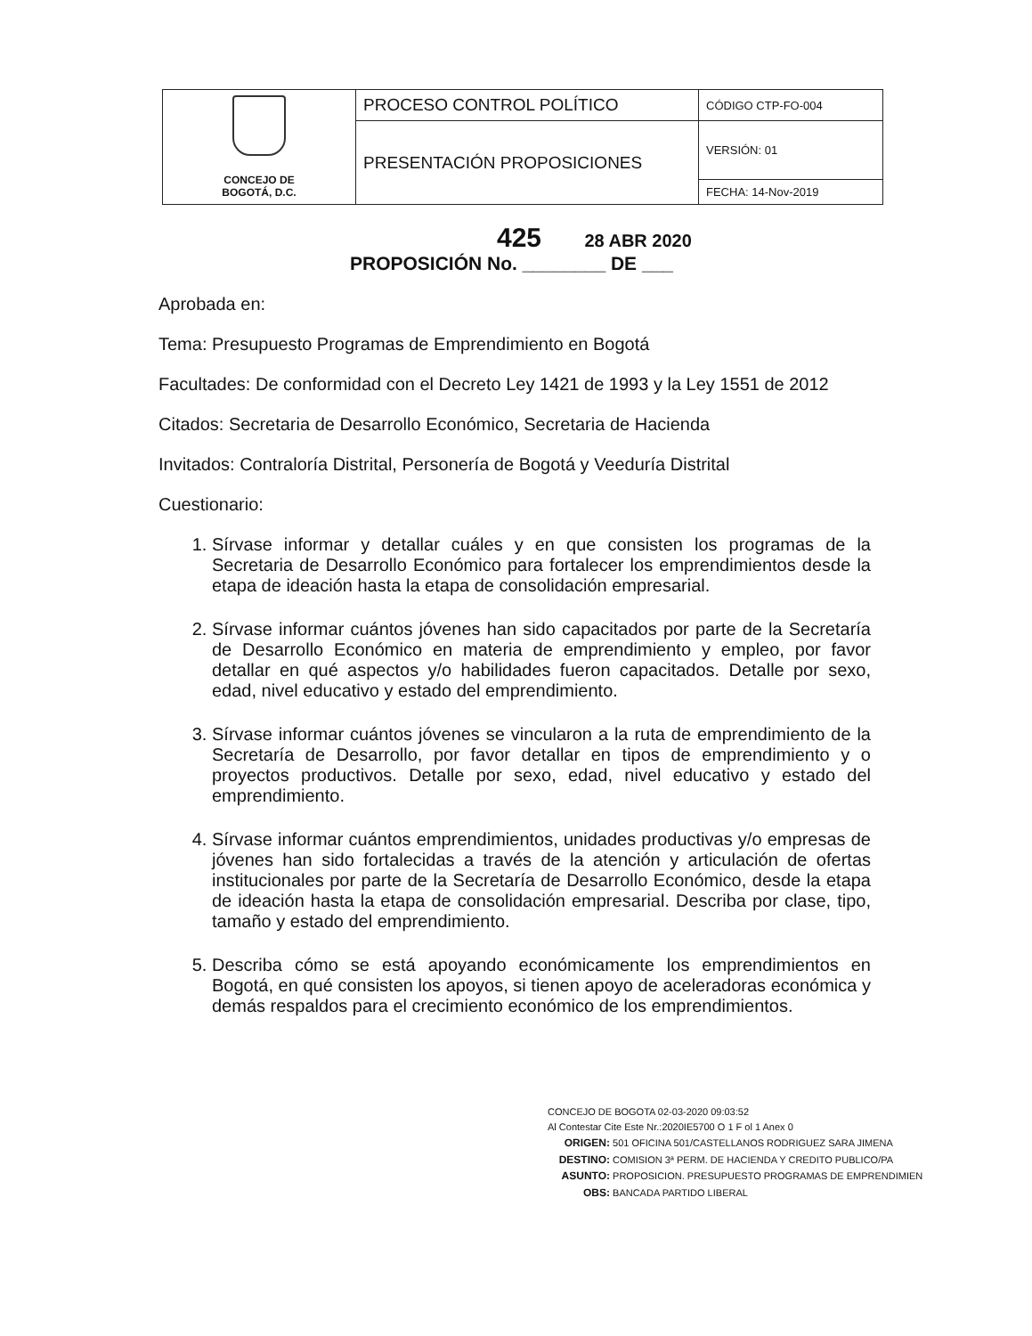| CONCEJO DE BOGOTÁ, D.C. | PROCESO CONTROL POLÍTICO | CÓDIGO CTP-FO-004 |
| | PRESENTACIÓN PROPOSICIONES | VERSIÓN: 01 |
| | | FECHA: 14-Nov-2019 |
425 28 ABR 2020
PROPOSICIÓN No. ________ DE ___
Aprobada en:
Tema: Presupuesto Programas de Emprendimiento en Bogotá
Facultades: De conformidad con el Decreto Ley 1421 de 1993 y la Ley 1551 de 2012
Citados: Secretaria de Desarrollo Económico, Secretaria de Hacienda
Invitados: Contraloría Distrital, Personería de Bogotá y Veeduría Distrital
Cuestionario:
1. Sírvase informar y detallar cuáles y en que consisten los programas de la Secretaria de Desarrollo Económico para fortalecer los emprendimientos desde la etapa de ideación hasta la etapa de consolidación empresarial.
2. Sírvase informar cuántos jóvenes han sido capacitados por parte de la Secretaría de Desarrollo Económico en materia de emprendimiento y empleo, por favor detallar en qué aspectos y/o habilidades fueron capacitados. Detalle por sexo, edad, nivel educativo y estado del emprendimiento.
3. Sírvase informar cuántos jóvenes se vincularon a la ruta de emprendimiento de la Secretaría de Desarrollo, por favor detallar en tipos de emprendimiento y o proyectos productivos. Detalle por sexo, edad, nivel educativo y estado del emprendimiento.
4. Sírvase informar cuántos emprendimientos, unidades productivas y/o empresas de jóvenes han sido fortalecidas a través de la atención y articulación de ofertas institucionales por parte de la Secretaría de Desarrollo Económico, desde la etapa de ideación hasta la etapa de consolidación empresarial. Describa por clase, tipo, tamaño y estado del emprendimiento.
5. Describa cómo se está apoyando económicamente los emprendimientos en Bogotá, en qué consisten los apoyos, si tienen apoyo de aceleradoras económica y demás respaldos para el crecimiento económico de los emprendimientos.
CONCEJO DE BOGOTA 02-03-2020 09:03:52
Al Contestar Cite Este Nr.:2020IE5700 O 1 F ol 1 Anex 0
ORIGEN: 501 OFICINA 501/CASTELLANOS RODRIGUEZ SARA JIMENA
DESTINO: COMISION 3ª PERM. DE HACIENDA Y CREDITO PUBLICO/PA
ASUNTO: PROPOSICION. PRESUPUESTO PROGRAMAS DE EMPRENDIMIEN
OBS: BANCADA PARTIDO LIBERAL